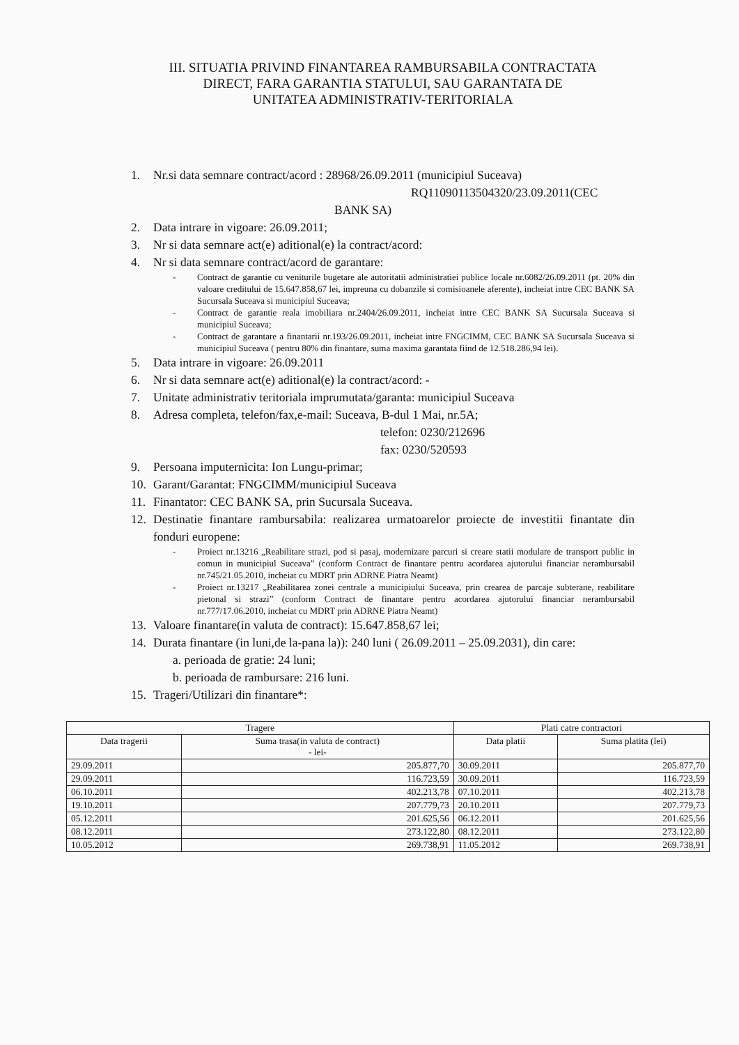III. SITUATIA PRIVIND FINANTAREA RAMBURSABILA CONTRACTATA
DIRECT, FARA GARANTIA STATULUI, SAU GARANTATA DE
UNITATEA ADMINISTRATIV-TERITORIALA
1. Nr.si data semnare contract/acord : 28968/26.09.2011 (municipiul Suceava)
RQ11090113504320/23.09.2011(CEC
BANK SA)
2. Data intrare in vigoare: 26.09.2011;
3. Nr si data semnare act(e) aditional(e) la contract/acord:
4. Nr si data semnare contract/acord de garantare:
- Contract de garantie cu veniturile bugetare ale autoritatii administratiei publice locale nr.6082/26.09.2011 (pt. 20% din valoare creditului de 15.647.858,67 lei, impreuna cu dobanzile si comisioanele aferente), incheiat intre CEC BANK SA Sucursala Suceava si municipiul Suceava;
- Contract de garantie reala imobiliara nr.2404/26.09.2011, incheiat intre CEC BANK SA Sucursala Suceava si municipiul Suceava;
- Contract de garantare a finantarii nr.193/26.09.2011, incheiat intre FNGCIMM, CEC BANK SA Sucursala Suceava si municipiul Suceava ( pentru 80% din finantare, suma maxima garantata fiind de 12.518.286,94 lei).
5. Data intrare in vigoare: 26.09.2011
6. Nr si data semnare act(e) aditional(e) la contract/acord: -
7. Unitate administrativ teritoriala imprumutata/garanta: municipiul Suceava
8. Adresa completa, telefon/fax,e-mail: Suceava, B-dul 1 Mai, nr.5A;
telefon: 0230/212696
fax: 0230/520593
9. Persoana imputernicita: Ion Lungu-primar;
10. Garant/Garantat: FNGCIMM/municipiul Suceava
11. Finantator: CEC BANK SA, prin Sucursala Suceava.
12. Destinatie finantare rambursabila: realizarea urmatoarelor proiecte de investitii finantate din fonduri europene:
- Proiect nr.13216 „Reabilitare strazi, pod si pasaj, modernizare parcuri si creare statii modulare de transport public in comun in municipiul Suceava” (conform Contract de finantare pentru acordarea ajutorului financiar nerambursabil nr.745/21.05.2010, incheiat cu MDRT prin ADRNE Piatra Neamt)
- Proiect nr.13217 „Reabilitarea zonei centrale a municipiului Suceava, prin crearea de parcaje subterane, reabilitare pietonal si strazi” (conform Contract de finantare pentru acordarea ajutorului financiar nerambursabil nr.777/17.06.2010, incheiat cu MDRT prin ADRNE Piatra Neamt)
13. Valoare finantare(in valuta de contract): 15.647.858,67 lei;
14. Durata finantare (in luni,de la-pana la)): 240 luni ( 26.09.2011 – 25.09.2031), din care:
a. perioada de gratie: 24 luni;
b. perioada de rambursare: 216 luni.
15. Trageri/Utilizari din finantare*:
| Tragere | | Plati catre contractori | |
| --- | --- | --- | --- |
| Data tragerii | Suma trasa(in valuta de contract) - lei- | Data platii | Suma platita (lei) |
| 29.09.2011 | 205.877,70 | 30.09.2011 | 205.877,70 |
| 29.09.2011 | 116.723,59 | 30.09.2011 | 116.723,59 |
| 06.10.2011 | 402.213,78 | 07.10.2011 | 402.213,78 |
| 19.10.2011 | 207.779,73 | 20.10.2011 | 207.779,73 |
| 05.12.2011 | 201.625,56 | 06.12.2011 | 201.625,56 |
| 08.12.2011 | 273.122,80 | 08.12.2011 | 273.122,80 |
| 10.05.2012 | 269.738,91 | 11.05.2012 | 269.738,91 |